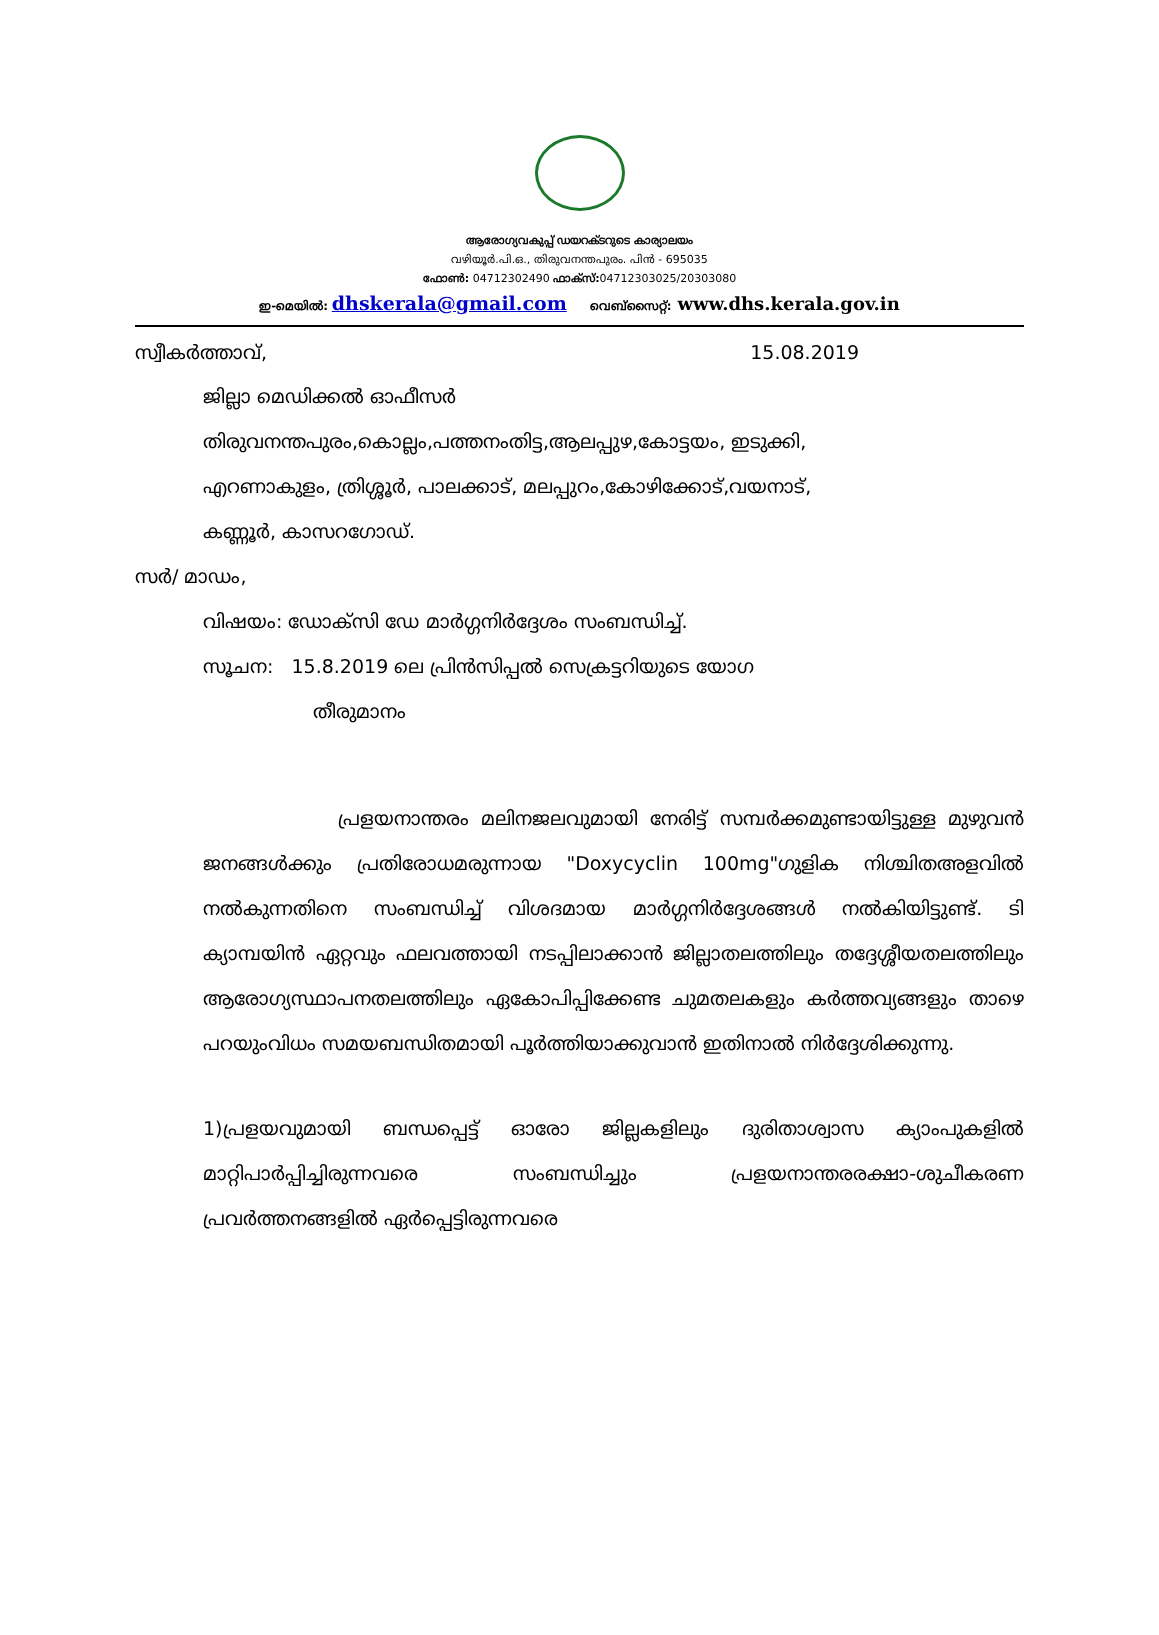ആരോഗ്യവകുപ്പ് ഡയറക്ടറുടെ കാര്യാലയം
വഴിയൂർ.പി.ഒ., തിരുവനന്തപുരം. പിൻ - 695035
ഫോൺ: 04712302490 ഫാക്സ്: 04712303025/20303080
ഇ-മെയിൽ: dhskerala@gmail.com വെബ്സൈറ്റ്: www.dhs.kerala.gov.in
സ്വീകർത്താവ്, 15.08.2019
ജില്ലാ മെഡിക്കൽ ഓഫീസർ
തിരുവനന്തപുരം,കൊല്ലം,പത്തനംതിട്ട,ആലപ്പുഴ,കോട്ടയം, ഇടുക്കി,
എറണാകുളം, ത്രിശ്ശൂർ, പാലക്കാട്, മലപ്പുറം,കോഴിക്കോട്,വയനാട്,
കണ്ണൂർ, കാസറഗോഡ്.
സർ/ മാഡം,
വിഷയം: ഡോക്സി ഡേ മാർഗ്ഗനിർദ്ദേശം സംബന്ധിച്ച്.
സൂചന: 15.8.2019 ലെ പ്രിൻസിപ്പൽ സെക്രട്ടറിയുടെ യോഗ
തീരുമാനം
പ്രളയനാന്തരം മലിനജലവുമായി നേരിട്ട് സമ്പർക്കമുണ്ടായിട്ടുള്ള മുഴുവൻ ജനങ്ങൾക്കും പ്രതിരോധമരുന്നായ "Doxycyclin 100mg"ഗുളിക നിശ്ചിതഅളവിൽ നൽകുന്നതിനെ സംബന്ധിച്ച് വിശദമായ മാർഗ്ഗനിർദ്ദേശങ്ങൾ നൽകിയിട്ടുണ്ട്. ടി ക്യാമ്പയിൻ ഏറ്റവും ഫലവത്തായി നടപ്പിലാക്കാൻ ജില്ലാതലത്തിലും തദ്ദേശ്ശീയതലത്തിലും ആരോഗ്യസ്ഥാപനതലത്തിലും ഏകോപിപ്പിക്കേണ്ട ചുമതലകളും കർത്തവ്യങ്ങളും താഴെ പറയുംവിധം സമയബന്ധിതമായി പൂർത്തിയാക്കുവാൻ ഇതിനാൽ നിർദ്ദേശിക്കുന്നു.
1)പ്രളയവുമായി ബന്ധപ്പെട്ട് ഓരോ ജില്ലകളിലും ദുരിതാശ്വാസ ക്യാംപുകളിൽ മാറ്റിപാർപ്പിച്ചിരുന്നവരെ സംബന്ധിച്ചും പ്രളയനാന്തരരക്ഷാ-ശുചീകരണ പ്രവർത്തനങ്ങളിൽ ഏർപ്പെട്ടിരുന്നവരെ